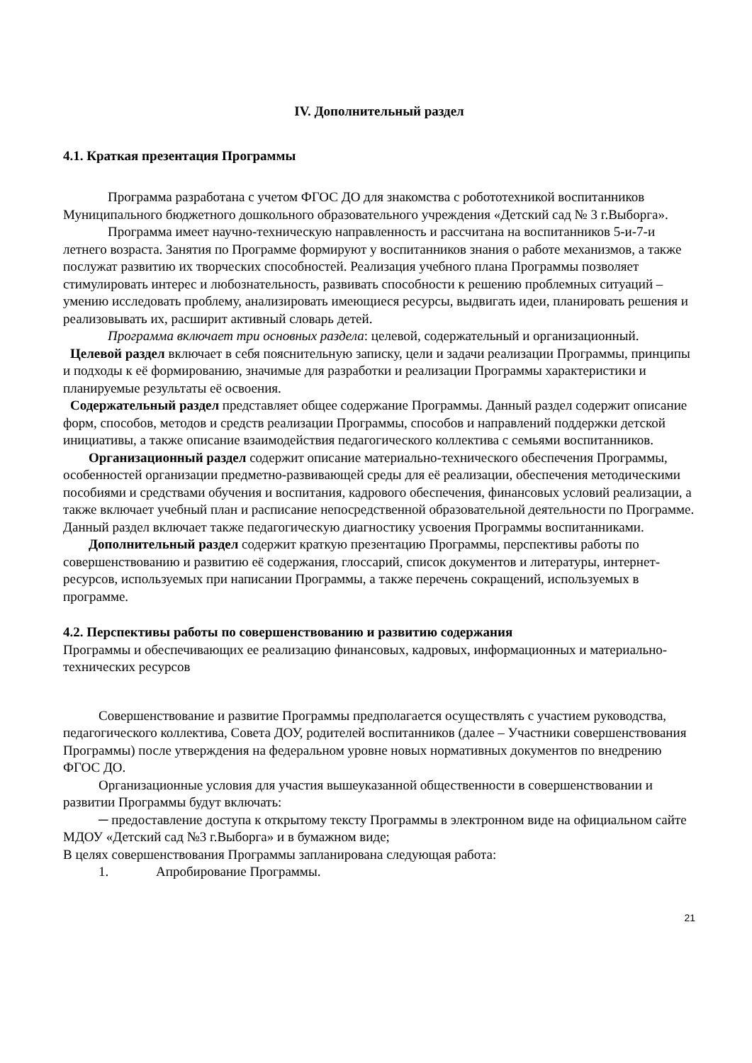IV. Дополнительный раздел
4.1. Краткая презентация Программы
Программа разработана с учетом ФГОС ДО для знакомства с робототехникой воспитанников Муниципального бюджетного дошкольного образовательного учреждения «Детский сад № 3 г.Выборга».
Программа имеет научно-техническую направленность и рассчитана на воспитанников 5-и-7-и летнего возраста. Занятия по Программе формируют у воспитанников знания о работе механизмов, а также послужат развитию их творческих способностей. Реализация учебного плана Программы позволяет стимулировать интерес и любознательность, развивать способности к решению проблемных ситуаций – умению исследовать проблему, анализировать имеющиеся ресурсы, выдвигать идеи, планировать решения и реализовывать их, расширит активный словарь детей.
Программа включает три основных раздела: целевой, содержательный и организационный.
Целевой раздел включает в себя пояснительную записку, цели и задачи реализации Программы, принципы и подходы к её формированию, значимые для разработки и реализации Программы характеристики и планируемые результаты её освоения.
Содержательный раздел представляет общее содержание Программы. Данный раздел содержит описание форм, способов, методов и средств реализации Программы, способов и направлений поддержки детской инициативы, а также описание взаимодействия педагогического коллектива с семьями воспитанников.
Организационный раздел содержит описание материально-технического обеспечения Программы, особенностей организации предметно-развивающей среды для её реализации, обеспечения методическими пособиями и средствами обучения и воспитания, кадрового обеспечения, финансовых условий реализации, а также включает учебный план и расписание непосредственной образовательной деятельности по Программе. Данный раздел включает также педагогическую диагностику усвоения Программы воспитанниками.
Дополнительный раздел содержит краткую презентацию Программы, перспективы работы по совершенствованию и развитию её содержания, глоссарий, список документов и литературы, интернет-ресурсов, используемых при написании Программы, а также перечень сокращений, используемых в программе.
4.2. Перспективы работы по совершенствованию и развитию содержания
Программы и обеспечивающих ее реализацию финансовых, кадровых, информационных и материально-технических ресурсов
Совершенствование и развитие Программы предполагается осуществлять с участием руководства, педагогического коллектива, Совета ДОУ, родителей воспитанников (далее – Участники совершенствования Программы) после утверждения на федеральном уровне новых нормативных документов по внедрению ФГОС ДО.
Организационные условия для участия вышеуказанной общественности в совершенствовании и развитии Программы будут включать:
─ предоставление доступа к открытому тексту Программы в электронном виде на официальном сайте МДОУ «Детский сад №3 г.Выборга» и в бумажном виде;
В целях совершенствования Программы запланирована следующая работа:
1. Апробирование Программы.
21